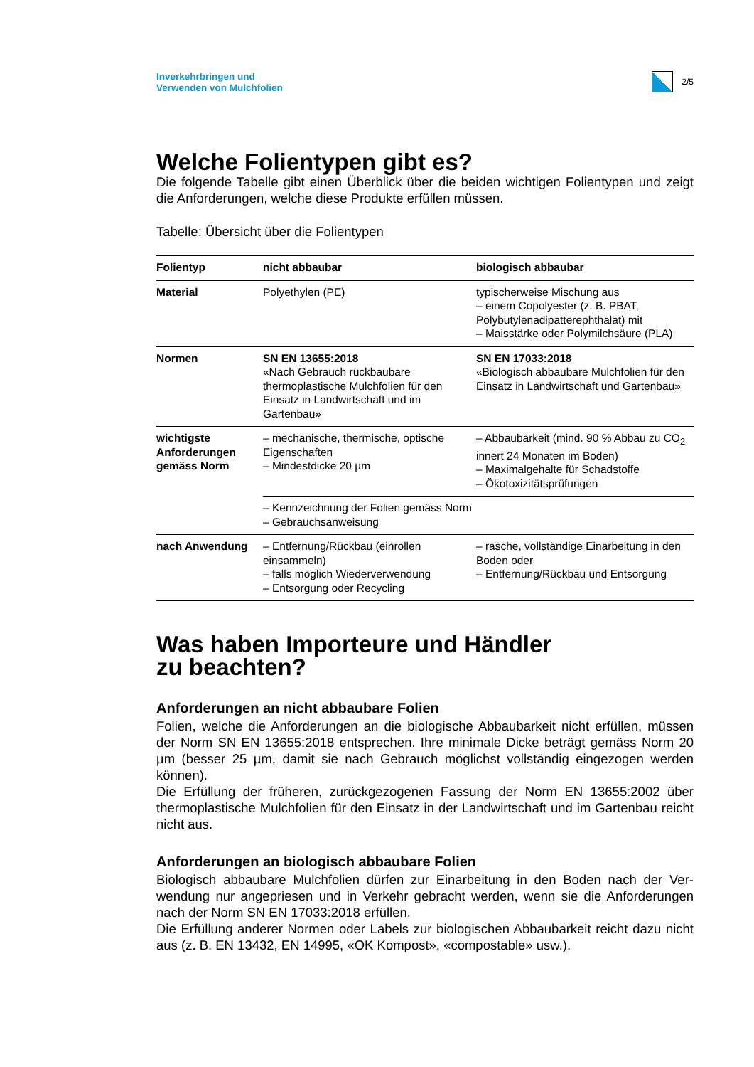Inverkehrbringen und
Verwenden von Mulchfolien
2/5
Welche Folientypen gibt es?
Die folgende Tabelle gibt einen Überblick über die beiden wichtigen Folientypen und zeigt die Anforderungen, welche diese Produkte erfüllen müssen.
Tabelle: Übersicht über die Folientypen
| Folientyp | nicht abbaubar | biologisch abbaubar |
| --- | --- | --- |
| Material | Polyethylen (PE) | typischerweise Mischung aus – einem Copolyester (z. B. PBAT, Polybutylenadipatterephthalat) mit – Maisstärke oder Polymilchsäure (PLA) |
| Normen | SN EN 13655:2018 «Nach Gebrauch rückbaubare thermoplastische Mulchfolien für den Einsatz in Landwirtschaft und im Gartenbau» | SN EN 17033:2018 «Biologisch abbaubare Mulchfolien für den Einsatz in Landwirtschaft und Gartenbau» |
| wichtigste Anforderungen gemäss Norm | – mechanische, thermische, optische Eigenschaften – Mindestdicke 20 µm | – Abbaubarkeit (mind. 90 % Abbau zu CO<sub>2</sub> innert 24 Monaten im Boden) – Maximalgehalte für Schadstoffe – Ökotoxizitätsprüfungen |
| | – Kennzeichnung der Folien gemäss Norm – Gebrauchsanweisung | |
| nach Anwendung | – Entfernung/Rückbau (einrollen einsammeln) – falls möglich Wiederverwendung – Entsorgung oder Recycling | – rasche, vollständige Einarbeitung in den Boden oder – Entfernung/Rückbau und Entsorgung |
Was haben Importeure und Händler
zu beachten?
Anforderungen an nicht abbaubare Folien
Folien, welche die Anforderungen an die biologische Abbaubarkeit nicht erfüllen, müs­sen der Norm SN EN 13655:2018 entsprechen. Ihre minimale Dicke beträgt gemäss Norm 20 µm (besser 25 µm, damit sie nach Gebrauch möglichst vollständig eingezogen werden können).
Die Erfüllung der früheren, zurückgezogenen Fassung der Norm EN 13655:2002 über thermoplastische Mulchfolien für den Einsatz in der Landwirtschaft und im Gartenbau reicht nicht aus.
Anforderungen an biologisch abbaubare Folien
Biologisch abbaubare Mulchfolien dürfen zur Einarbeitung in den Boden nach der Ver­wendung nur angepriesen und in Verkehr gebracht werden, wenn sie die Anforderun­gen nach der Norm SN EN 17033:2018 erfüllen.
Die Erfüllung anderer Normen oder Labels zur biologischen Abbaubarkeit reicht dazu nicht aus (z. B. EN 13432, EN 14995, «OK Kompost», «compostable» usw.).